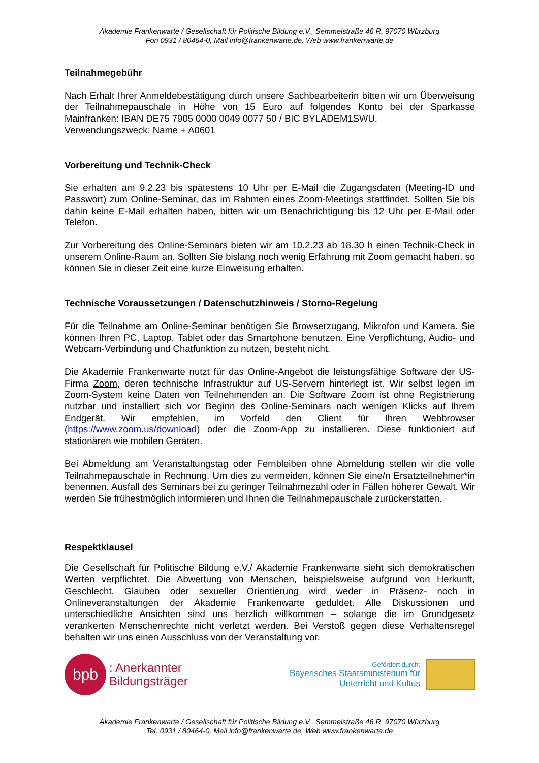Akademie Frankenwarte / Gesellschaft für Politische Bildung e.V., Semmelstraße 46 R, 97070 Würzburg
Fon 0931 / 80464-0, Mail info@frankenwarte.de, Web www.frankenwarte.de
Teilnahmegebühr
Nach Erhalt Ihrer Anmeldebestätigung durch unsere Sachbearbeiterin bitten wir um Überweisung der Teilnahmepauschale in Höhe von 15 Euro auf folgendes Konto bei der Sparkasse Mainfranken: IBAN DE75 7905 0000 0049 0077 50 / BIC BYLADEM1SWU.
Verwendungszweck: Name + A0601
Vorbereitung und Technik-Check
Sie erhalten am 9.2.23 bis spätestens 10 Uhr per E-Mail die Zugangsdaten (Meeting-ID und Passwort) zum Online-Seminar, das im Rahmen eines Zoom-Meetings stattfindet. Sollten Sie bis dahin keine E-Mail erhalten haben, bitten wir um Benachrichtigung bis 12 Uhr per E-Mail oder Telefon.
Zur Vorbereitung des Online-Seminars bieten wir am 10.2.23 ab 18.30 h einen Technik-Check in unserem Online-Raum an. Sollten Sie bislang noch wenig Erfahrung mit Zoom gemacht haben, so können Sie in dieser Zeit eine kurze Einweisung erhalten.
Technische Voraussetzungen / Datenschutzhinweis / Storno-Regelung
Für die Teilnahme am Online-Seminar benötigen Sie Browserzugang, Mikrofon und Kamera. Sie können Ihren PC, Laptop, Tablet oder das Smartphone benutzen. Eine Verpflichtung, Audio- und Webcam-Verbindung und Chatfunktion zu nutzen, besteht nicht.
Die Akademie Frankenwarte nutzt für das Online-Angebot die leistungsfähige Software der US-Firma Zoom, deren technische Infrastruktur auf US-Servern hinterlegt ist. Wir selbst legen im Zoom-System keine Daten von Teilnehmenden an. Die Software Zoom ist ohne Registrierung nutzbar und installiert sich vor Beginn des Online-Seminars nach wenigen Klicks auf Ihrem Endgerät. Wir empfehlen, im Vorfeld den Client für Ihren Webbrowser (https://www.zoom.us/download) oder die Zoom-App zu installieren. Diese funktioniert auf stationären wie mobilen Geräten.
Bei Abmeldung am Veranstaltungstag oder Fernbleiben ohne Abmeldung stellen wir die volle Teilnahmepauschale in Rechnung. Um dies zu vermeiden, können Sie eine/n Ersatzteilnehmer*in benennen. Ausfall des Seminars bei zu geringer Teilnahmezahl oder in Fällen höherer Gewalt. Wir werden Sie frühestmöglich informieren und Ihnen die Teilnahmepauschale zurückerstatten.
Respektklausel
Die Gesellschaft für Politische Bildung e.V./ Akademie Frankenwarte sieht sich demokratischen Werten verpflichtet. Die Abwertung von Menschen, beispielsweise aufgrund von Herkunft, Geschlecht, Glauben oder sexueller Orientierung wird weder in Präsenz- noch in Onlineveranstaltungen der Akademie Frankenwarte geduldet. Alle Diskussionen und unterschiedliche Ansichten sind uns herzlich willkommen – solange die im Grundgesetz verankerten Menschenrechte nicht verletzt werden. Bei Verstoß gegen diese Verhaltensregel behalten wir uns einen Ausschluss von der Veranstaltung vor.
bpb
: Anerkannter
Bildungsträger
Gefördert durch:
Bayerisches Staatsministerium für
Unterricht und Kultus
Akademie Frankenwarte / Gesellschaft für Politische Bildung e.V., Semmelstraße 46 R, 97070 Würzburg
Tel. 0931 / 80464-0, Mail info@frankenwarte.de, Web www.frankenwarte.de